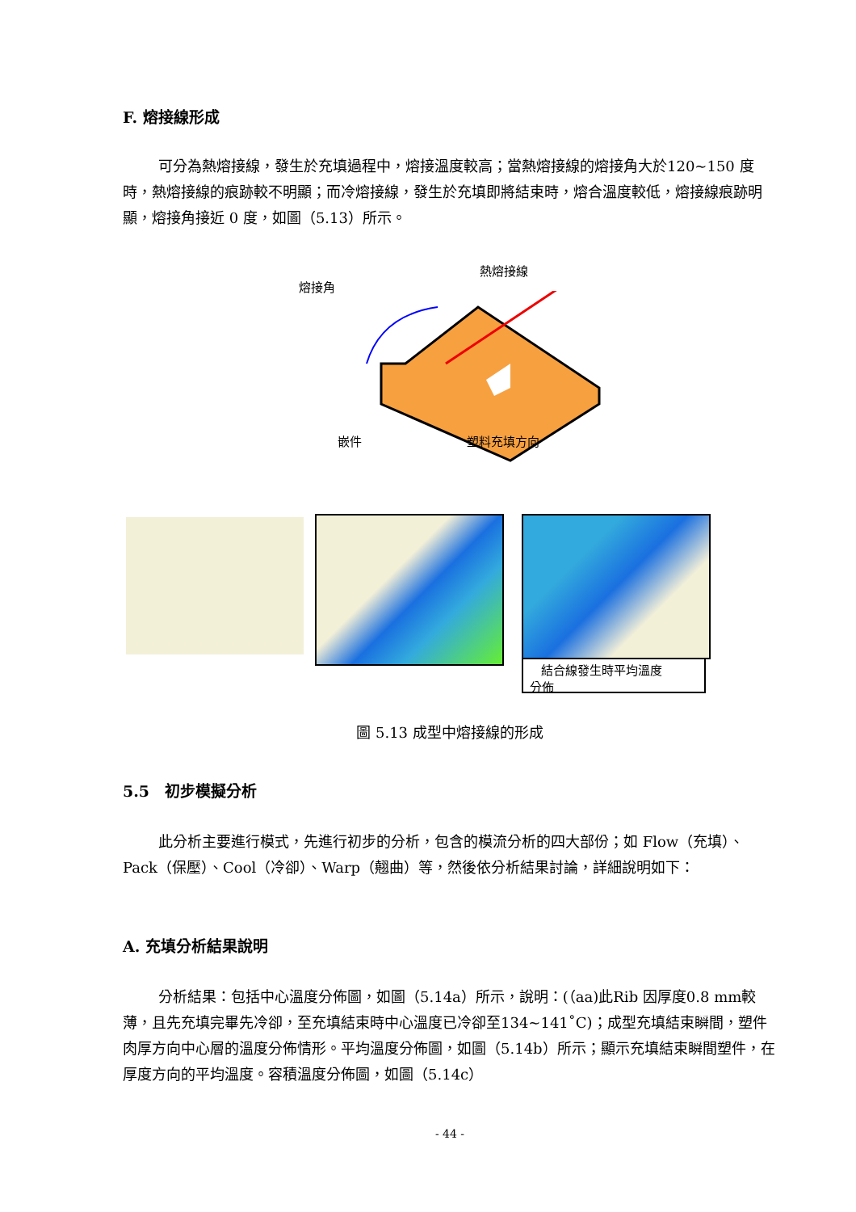F. 熔接線形成
可分為熱熔接線，發生於充填過程中，熔接溫度較高；當熱熔接線的熔接角大於120~150 度時，熱熔接線的痕跡較不明顯；而冷熔接線，發生於充填即將結束時，熔合溫度較低，熔接線痕跡明顯，熔接角接近 0 度，如圖（5.13）所示。
熱熔接線
熔接角
嵌件 塑料充填方向
結合線發生時平均溫度
分佈
圖 5.13 成型中熔接線的形成
5.5　初步模擬分析
此分析主要進行模式，先進行初步的分析，包含的模流分析的四大部份；如 Flow（充填）、Pack（保壓）、Cool（冷卻）、Warp（翹曲）等，然後依分析結果討論，詳細說明如下：
A. 充填分析結果說明
分析結果：包括中心溫度分佈圖，如圖（5.14a）所示，說明：(（aa)此Rib 因厚度0.8 mm較薄，且先充填完畢先冷卻，至充填結束時中心溫度已冷卻至134~141˚C)；成型充填結束瞬間，塑件肉厚方向中心層的溫度分佈情形。平均溫度分佈圖，如圖（5.14b）所示；顯示充填結束瞬間塑件，在厚度方向的平均溫度。容積溫度分佈圖，如圖（5.14c）
- 44 -